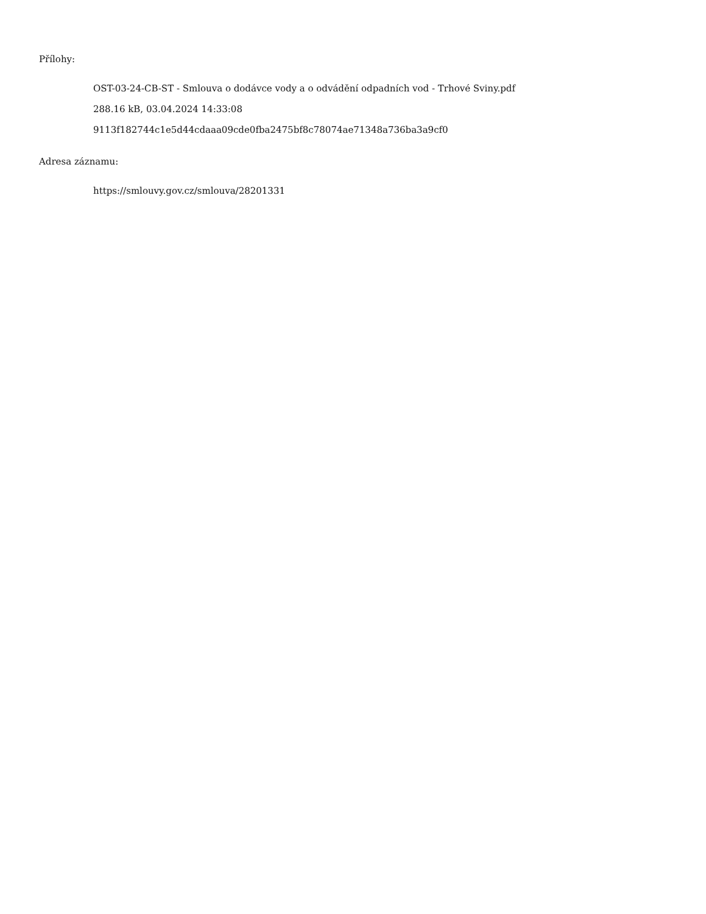Přílohy:
OST-03-24-CB-ST - Smlouva o dodávce vody a o odvádění odpadních vod - Trhové Sviny.pdf
288.16 kB, 03.04.2024 14:33:08
9113f182744c1e5d44cdaaa09cde0fba2475bf8c78074ae71348a736ba3a9cf0
Adresa záznamu:
https://smlouvy.gov.cz/smlouva/28201331